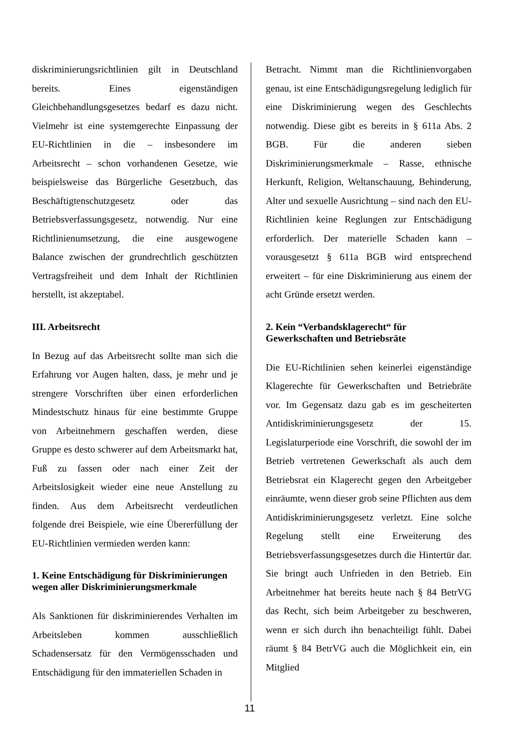diskriminierungsrichtlinien gilt in Deutschland bereits. Eines eigenständigen Gleichbehandlungsgesetzes bedarf es dazu nicht. Vielmehr ist eine systemgerechte Einpassung der EU-Richtlinien in die – insbesondere im Arbeitsrecht – schon vorhandenen Gesetze, wie beispielsweise das Bürgerliche Gesetzbuch, das Beschäftigtenschutzgesetz oder das Betriebsverfassungsgesetz, notwendig. Nur eine Richtlinienumsetzung, die eine ausgewogene Balance zwischen der grundrechtlich geschützten Vertragsfreiheit und dem Inhalt der Richtlinien herstellt, ist akzeptabel.
III. Arbeitsrecht
In Bezug auf das Arbeitsrecht sollte man sich die Erfahrung vor Augen halten, dass, je mehr und je strengere Vorschriften über einen erforderlichen Mindestschutz hinaus für eine bestimmte Gruppe von Arbeitnehmern geschaffen werden, diese Gruppe es desto schwerer auf dem Arbeitsmarkt hat, Fuß zu fassen oder nach einer Zeit der Arbeitslosigkeit wieder eine neue Anstellung zu finden. Aus dem Arbeitsrecht verdeutlichen folgende drei Beispiele, wie eine Übererfüllung der EU-Richtlinien vermieden werden kann:
1. Keine Entschädigung für Diskriminierungen wegen aller Diskriminierungsmerkmale
Als Sanktionen für diskriminierendes Verhalten im Arbeitsleben kommen ausschließlich Schadensersatz für den Vermögensschaden und Entschädigung für den immateriellen Schaden in
Betracht. Nimmt man die Richtlinienvorgaben genau, ist eine Entschädigungsregelung lediglich für eine Diskriminierung wegen des Geschlechts notwendig. Diese gibt es bereits in § 611a Abs. 2 BGB. Für die anderen sieben Diskriminierungsmerkmale – Rasse, ethnische Herkunft, Religion, Weltanschauung, Behinderung, Alter und sexuelle Ausrichtung – sind nach den EU-Richtlinien keine Reglungen zur Entschädigung erforderlich. Der materielle Schaden kann – vorausgesetzt § 611a BGB wird entsprechend erweitert – für eine Diskriminierung aus einem der acht Gründe ersetzt werden.
2. Kein “Verbandsklagerecht“ für Gewerkschaften und Betriebsräte
Die EU-Richtlinien sehen keinerlei eigenständige Klagerechte für Gewerkschaften und Betriebräte vor. Im Gegensatz dazu gab es im gescheiterten Antidiskriminierungsgesetz der 15. Legislaturperiode eine Vorschrift, die sowohl der im Betrieb vertretenen Gewerkschaft als auch dem Betriebsrat ein Klagerecht gegen den Arbeitgeber einräumte, wenn dieser grob seine Pflichten aus dem Antidiskriminierungsgesetz verletzt. Eine solche Regelung stellt eine Erweiterung des Betriebsverfassungsgesetzes durch die Hintertür dar. Sie bringt auch Unfrieden in den Betrieb. Ein Arbeitnehmer hat bereits heute nach § 84 BetrVG das Recht, sich beim Arbeitgeber zu beschweren, wenn er sich durch ihn benachteiligt fühlt. Dabei räumt § 84 BetrVG auch die Möglichkeit ein, ein Mitglied
11